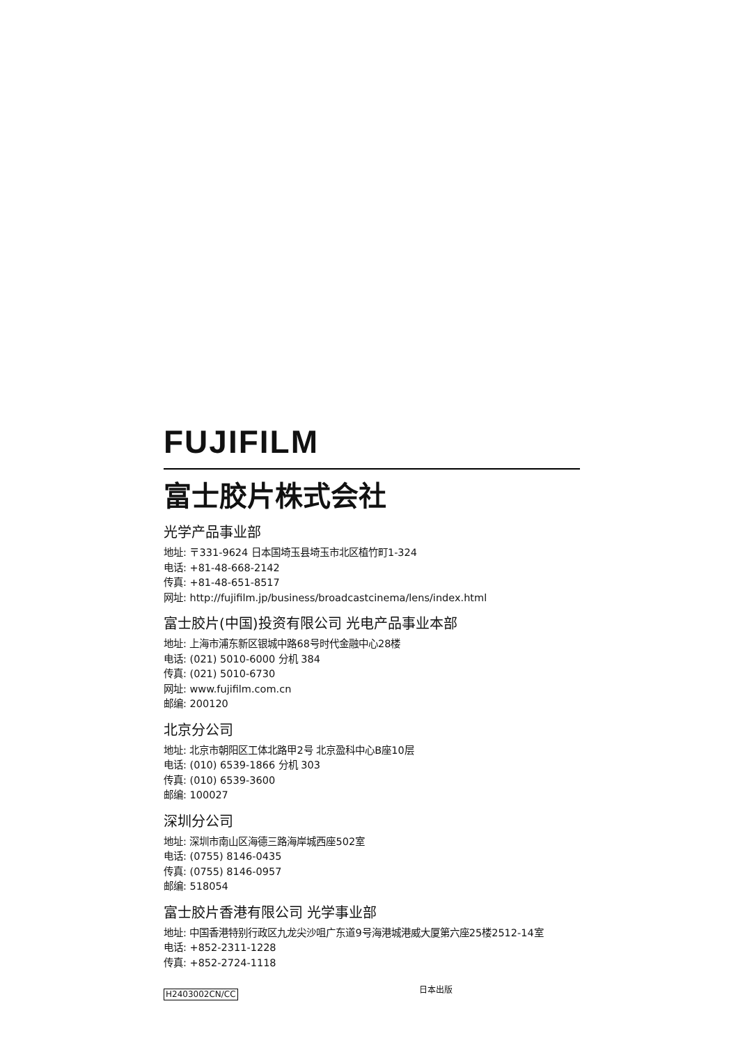FUJIFILM
富士胶片株式会社
光学产品事业部
地址: 〒331-9624 日本国埼玉县埼玉市北区植竹町1-324
电话: +81-48-668-2142
传真: +81-48-651-8517
网址: http://fujifilm.jp/business/broadcastcinema/lens/index.html
富士胶片(中国)投资有限公司 光电产品事业本部
地址: 上海市浦东新区银城中路68号时代金融中心28楼
电话: (021) 5010-6000 分机 384
传真: (021) 5010-6730
网址: www.fujifilm.com.cn
邮编: 200120
北京分公司
地址: 北京市朝阳区工体北路甲2号 北京盈科中心B座10层
电话: (010) 6539-1866 分机 303
传真: (010) 6539-3600
邮编: 100027
深圳分公司
地址: 深圳市南山区海德三路海岸城西座502室
电话: (0755) 8146-0435
传真: (0755) 8146-0957
邮编: 518054
富士胶片香港有限公司 光学事业部
地址: 中国香港特别行政区九龙尖沙咀广东道9号海港城港威大厦第六座25楼2512-14室
电话: +852-2311-1228
传真: +852-2724-1118
H2403002CN/CC 日本出版